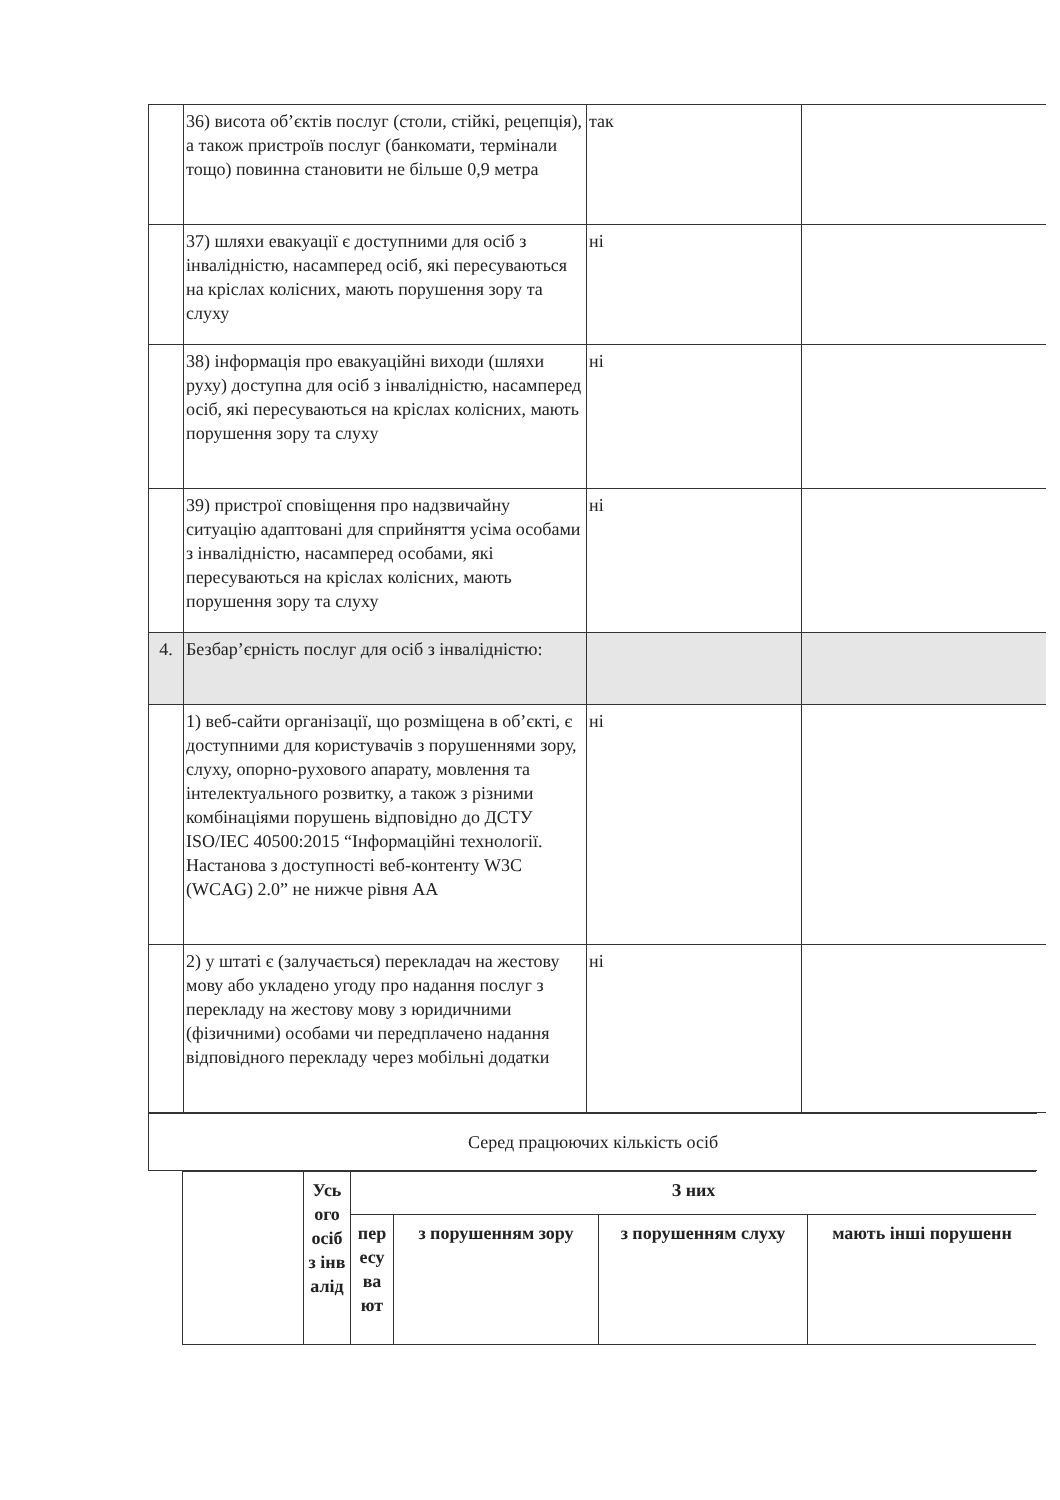| | 36) висота об’єктів послуг (столи, стійкі, рецепція), а також пристроїв послуг (банкомати, термінали тощо) повинна становити не більше 0,9 метра | так | |
| | 37) шляхи евакуації є доступними для осіб з інвалідністю, насамперед осіб, які пересуваються на кріслах колісних, мають порушення зору та слуху | ні | |
| | 38) інформація про евакуаційні виходи (шляхи руху) доступна для осіб з інвалідністю, насамперед осіб, які пересуваються на кріслах колісних, мають порушення зору та слуху | ні | |
| | 39) пристрої сповіщення про надзвичайну ситуацію адаптовані для сприйняття усіма особами з інвалідністю, насамперед особами, які пересуваються на кріслах колісних, мають порушення зору та слуху | ні | |
| 4. | Безбар’єрність послуг для осіб з інвалідністю: | | |
| | 1) веб-сайти організації, що розміщена в об’єкті, є доступними для користувачів з порушеннями зору, слуху, опорно-рухового апарату, мовлення та інтелектуального розвитку, а також з різними комбінаціями порушень відповідно до ДСТУ ISO/IEC 40500:2015 “Інформаційні технології. Настанова з доступності веб-контенту W3C (WCAG) 2.0” не нижче рівня АА | ні | |
| | 2) у штаті є (залучається) перекладач на жестову мову або укладено угоду про надання послуг з перекладу на жестову мову з юридичними (фізичними) особами чи передплачено надання відповідного перекладу через мобільні додатки | ні | |
| Серед працюючих кількість осіб |
| | Усь ого осіб з інв алід | З них | | | |
| --- | --- | --- | --- | --- | --- |
| | | пер есу ва ют | з порушенням зору | з порушенням слуху | мають інші порушенн |